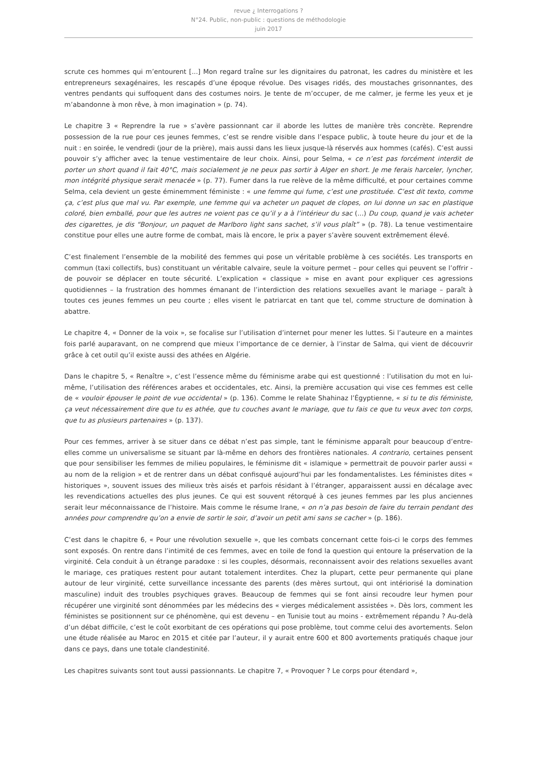revue ¿ Interrogations ?
N°24. Public, non-public : questions de méthodologie
juin 2017
scrute ces hommes qui m’entourent [...] Mon regard traîne sur les dignitaires du patronat, les cadres du ministère et les entrepreneurs sexagénaires, les rescapés d’une époque révolue. Des visages ridés, des moustaches grisonnantes, des ventres pendants qui suffoquent dans des costumes noirs. Je tente de m’occuper, de me calmer, je ferme les yeux et je m’abandonne à mon rêve, à mon imagination » (p. 74).
Le chapitre 3 « Reprendre la rue » s’avère passionnant car il aborde les luttes de manière très concrète. Reprendre possession de la rue pour ces jeunes femmes, c’est se rendre visible dans l’espace public, à toute heure du jour et de la nuit : en soirée, le vendredi (jour de la prière), mais aussi dans les lieux jusque-là réservés aux hommes (cafés). C’est aussi pouvoir s’y afficher avec la tenue vestimentaire de leur choix. Ainsi, pour Selma, « ce n’est pas forcément interdit de porter un short quand il fait 40°C, mais socialement je ne peux pas sortir à Alger en short. Je me ferais harceler, lyncher, mon intégrité physique serait menacée » (p. 77). Fumer dans la rue relève de la même difficulté, et pour certaines comme Selma, cela devient un geste éminemment féministe : « une femme qui fume, c’est une prostituée. C’est dit texto, comme ça, c’est plus que mal vu. Par exemple, une femme qui va acheter un paquet de clopes, on lui donne un sac en plastique coloré, bien emballé, pour que les autres ne voient pas ce qu’il y a à l’intérieur du sac (...) Du coup, quand je vais acheter des cigarettes, je dis “Bonjour, un paquet de Marlboro light sans sachet, s’il vous plaît” » (p. 78). La tenue vestimentaire constitue pour elles une autre forme de combat, mais là encore, le prix a payer s’avère souvent extrêmement élevé.
C’est finalement l’ensemble de la mobilité des femmes qui pose un véritable problème à ces sociétés. Les transports en commun (taxi collectifs, bus) constituant un véritable calvaire, seule la voiture permet – pour celles qui peuvent se l’offrir - de pouvoir se déplacer en toute sécurité. L’explication « classique » mise en avant pour expliquer ces agressions quotidiennes – la frustration des hommes émanant de l’interdiction des relations sexuelles avant le mariage – paraît à toutes ces jeunes femmes un peu courte ; elles visent le patriarcat en tant que tel, comme structure de domination à abattre.
Le chapitre 4, « Donner de la voix », se focalise sur l’utilisation d’internet pour mener les luttes. Si l’auteure en a maintes fois parlé auparavant, on ne comprend que mieux l’importance de ce dernier, à l’instar de Salma, qui vient de découvrir grâce à cet outil qu’il existe aussi des athées en Algérie.
Dans le chapitre 5, « Renaître », c’est l’essence même du féminisme arabe qui est questionné : l’utilisation du mot en lui-même, l’utilisation des références arabes et occidentales, etc. Ainsi, la première accusation qui vise ces femmes est celle de « vouloir épouser le point de vue occidental » (p. 136). Comme le relate Shahinaz l’Égyptienne, « si tu te dis féministe, ça veut nécessairement dire que tu es athée, que tu couches avant le mariage, que tu fais ce que tu veux avec ton corps, que tu as plusieurs partenaires » (p. 137).
Pour ces femmes, arriver à se situer dans ce débat n’est pas simple, tant le féminisme apparaît pour beaucoup d’entre-elles comme un universalisme se situant par là-même en dehors des frontières nationales. A contrario, certaines pensent que pour sensibiliser les femmes de milieu populaires, le féminisme dit « islamique » permettrait de pouvoir parler aussi « au nom de la religion » et de rentrer dans un débat confisqué aujourd’hui par les fondamentalistes. Les féministes dites « historiques », souvent issues des milieux très aisés et parfois résidant à l’étranger, apparaissent aussi en décalage avec les revendications actuelles des plus jeunes. Ce qui est souvent rétorqué à ces jeunes femmes par les plus anciennes serait leur méconnaissance de l’histoire. Mais comme le résume Irane, « on n’a pas besoin de faire du terrain pendant des années pour comprendre qu’on a envie de sortir le soir, d’avoir un petit ami sans se cacher » (p. 186).
C’est dans le chapitre 6, « Pour une révolution sexuelle », que les combats concernant cette fois-ci le corps des femmes sont exposés. On rentre dans l’intimité de ces femmes, avec en toile de fond la question qui entoure la préservation de la virginité. Cela conduit à un étrange paradoxe : si les couples, désormais, reconnaissent avoir des relations sexuelles avant le mariage, ces pratiques restent pour autant totalement interdites. Chez la plupart, cette peur permanente qui plane autour de leur virginité, cette surveillance incessante des parents (des mères surtout, qui ont intériorisé la domination masculine) induit des troubles psychiques graves. Beaucoup de femmes qui se font ainsi recoudre leur hymen pour récupérer une virginité sont dénommées par les médecins des « vierges médicalement assistées ». Dès lors, comment les féministes se positionnent sur ce phénomène, qui est devenu – en Tunisie tout au moins - extrêmement répandu ? Au-delà d’un débat difficile, c’est le coût exorbitant de ces opérations qui pose problème, tout comme celui des avortements. Selon une étude réalisée au Maroc en 2015 et citée par l’auteur, il y aurait entre 600 et 800 avortements pratiqués chaque jour dans ce pays, dans une totale clandestinité.
Les chapitres suivants sont tout aussi passionnants. Le chapitre 7, « Provoquer ? Le corps pour étendard »,